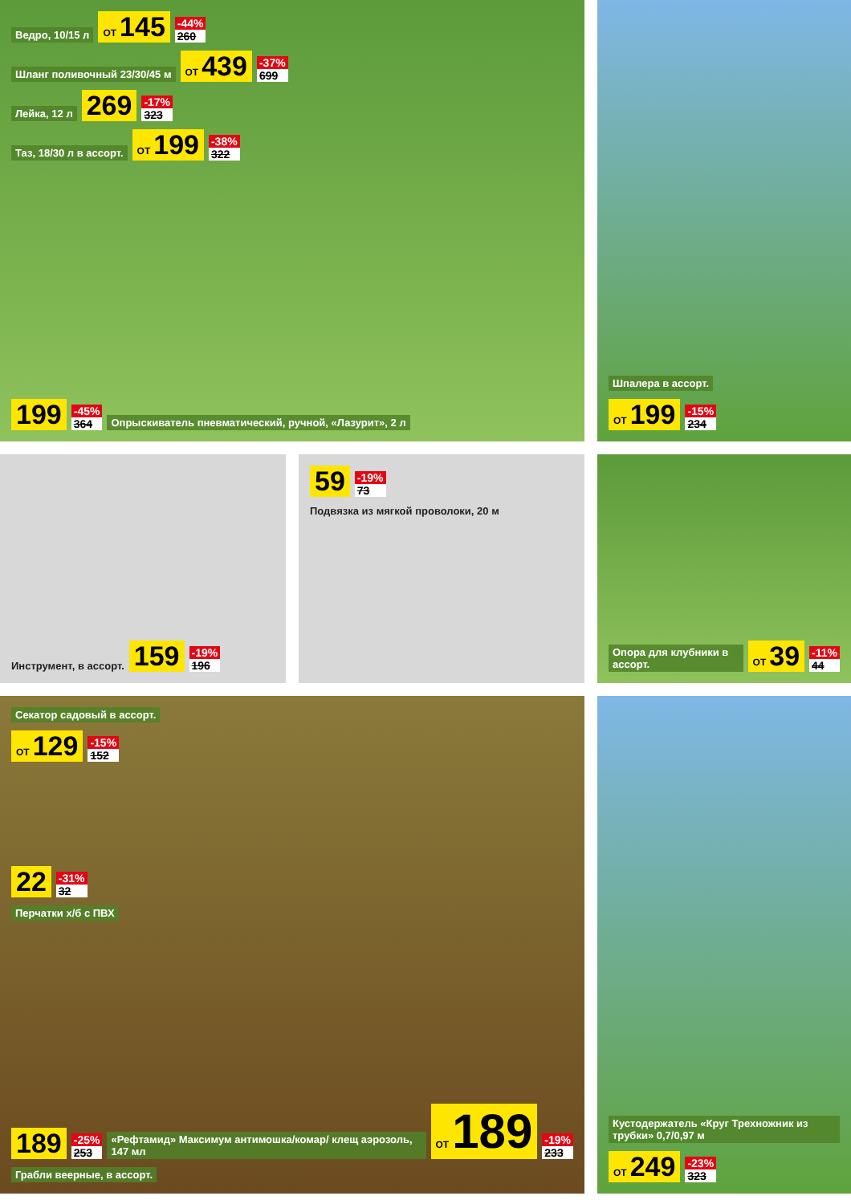Ведро, 10/15 л ОТ 145 -44% 260
Шланг поливочный 23/30/45 м ОТ 439 -37% 699
Лейка, 12 л 269 -17% 323
Таз, 18/30 л в ассорт. ОТ 199 -38% 322
199 -45% 364 Опрыскиватель пневматический, ручной, «Лазурит», 2 л
Шпалера в ассорт.
ОТ 199 -15% 234
Инструмент, в ассорт. 159 -19% 196
59 -19% 73
Подвязка из мягкой проволоки, 20 м
Опора для клубники в ассорт. ОТ 39 -11% 44
Секатор садовый в ассорт.
ОТ 129 -15% 152
22 -31% 32
Перчатки х/б с ПВХ
189 -25% 253 «Рефтамид» Максимум антимошка/комар/ клещ аэрозоль, 147 мл ОТ 189 -19% 233
Грабли веерные, в ассорт.
Кустодержатель «Круг Трехножник из трубки» 0,7/0,97 м
ОТ 249 -23% 323